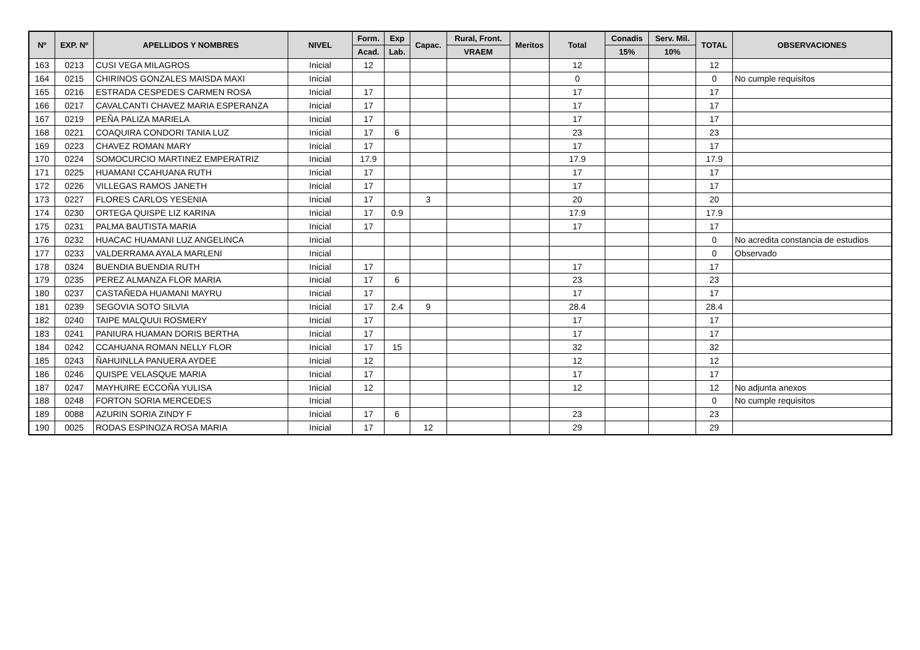| Nº | EXP. Nº | APELLIDOS Y NOMBRES | NIVEL | Form. | Exp | Capac. | Rural, Front. | Meritos | Total | Conadis | Serv. Mil. | TOTAL | OBSERVACIONES |
| --- | --- | --- | --- | --- | --- | --- | --- | --- | --- | --- | --- | --- | --- |
| | | | | Acad. | Lab. | | VRAEM | | | 15% | 10% | | |
| 163 | 0213 | CUSI VEGA MILAGROS | Inicial | 12 | | | | | 12 | | | 12 | |
| 164 | 0215 | CHIRINOS GONZALES MAISDA MAXI | Inicial | | | | | | 0 | | | 0 | No cumple requisitos |
| 165 | 0216 | ESTRADA CESPEDES CARMEN ROSA | Inicial | 17 | | | | | 17 | | | 17 | |
| 166 | 0217 | CAVALCANTI CHAVEZ MARIA ESPERANZA | Inicial | 17 | | | | | 17 | | | 17 | |
| 167 | 0219 | PEÑA PALIZA MARIELA | Inicial | 17 | | | | | 17 | | | 17 | |
| 168 | 0221 | COAQUIRA CONDORI TANIA LUZ | Inicial | 17 | 6 | | | | 23 | | | 23 | |
| 169 | 0223 | CHAVEZ ROMAN MARY | Inicial | 17 | | | | | 17 | | | 17 | |
| 170 | 0224 | SOMOCURCIO MARTINEZ EMPERATRIZ | Inicial | 17.9 | | | | | 17.9 | | | 17.9 | |
| 171 | 0225 | HUAMANI CCAHUANA RUTH | Inicial | 17 | | | | | 17 | | | 17 | |
| 172 | 0226 | VILLEGAS RAMOS JANETH | Inicial | 17 | | | | | 17 | | | 17 | |
| 173 | 0227 | FLORES CARLOS YESENIA | Inicial | 17 | | 3 | | | 20 | | | 20 | |
| 174 | 0230 | ORTEGA QUISPE LIZ KARINA | Inicial | 17 | 0.9 | | | | 17.9 | | | 17.9 | |
| 175 | 0231 | PALMA BAUTISTA MARIA | Inicial | 17 | | | | | 17 | | | 17 | |
| 176 | 0232 | HUACAC HUAMANI LUZ ANGELINCA | Inicial | | | | | | | | | 0 | No acredita constancia de estudios |
| 177 | 0233 | VALDERRAMA AYALA MARLENI | Inicial | | | | | | | | | 0 | Observado |
| 178 | 0324 | BUENDIA BUENDIA RUTH | Inicial | 17 | | | | | 17 | | | 17 | |
| 179 | 0235 | PEREZ ALMANZA FLOR MARIA | Inicial | 17 | 6 | | | | 23 | | | 23 | |
| 180 | 0237 | CASTAÑEDA HUAMANI MAYRU | Inicial | 17 | | | | | 17 | | | 17 | |
| 181 | 0239 | SEGOVIA SOTO SILVIA | Inicial | 17 | 2.4 | 9 | | | 28.4 | | | 28.4 | |
| 182 | 0240 | TAIPE MALQUUI ROSMERY | Inicial | 17 | | | | | 17 | | | 17 | |
| 183 | 0241 | PANIURA HUAMAN DORIS BERTHA | Inicial | 17 | | | | | 17 | | | 17 | |
| 184 | 0242 | CCAHUANA ROMAN NELLY FLOR | Inicial | 17 | 15 | | | | 32 | | | 32 | |
| 185 | 0243 | ÑAHUINLLA PANUERA AYDEE | Inicial | 12 | | | | | 12 | | | 12 | |
| 186 | 0246 | QUISPE VELASQUE MARIA | Inicial | 17 | | | | | 17 | | | 17 | |
| 187 | 0247 | MAYHUIRE ECCOÑA YULISA | Inicial | 12 | | | | | 12 | | | 12 | No adjunta anexos |
| 188 | 0248 | FORTON SORIA MERCEDES | Inicial | | | | | | | | | 0 | No cumple requisitos |
| 189 | 0088 | AZURIN SORIA ZINDY F | Inicial | 17 | 6 | | | | 23 | | | 23 | |
| 190 | 0025 | RODAS ESPINOZA ROSA MARIA | Inicial | 17 | | 12 | | | 29 | | | 29 | |